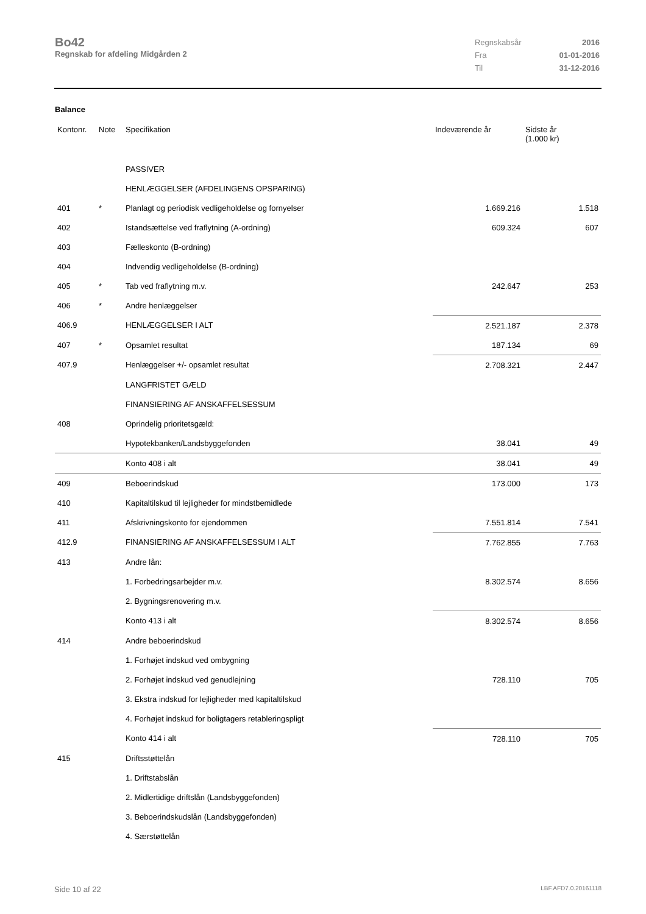Bo42
Regnskab for afdeling Midgården 2
| Regnskabsår | 2016 |
| Fra | 01-01-2016 |
| Til | 31-12-2016 |
Balance
| Kontonr. | Note | Specifikation | Indeværende år | Sidste år (1.000 kr) |
| --- | --- | --- | --- | --- |
| | | PASSIVER | | |
| | | HENLÆGGELSER (AFDELINGENS OPSPARING) | | |
| 401 | * | Planlagt og periodisk vedligeholdelse og fornyelser | 1.669.216 | 1.518 |
| 402 | | Istandsættelse ved fraflytning (A-ordning) | 609.324 | 607 |
| 403 | | Fælleskonto (B-ordning) | | |
| 404 | | Indvendig vedligeholdelse (B-ordning) | | |
| 405 | * | Tab ved fraflytning m.v. | 242.647 | 253 |
| 406 | * | Andre henlæggelser | | |
| 406.9 | | HENLÆGGELSER I ALT | 2.521.187 | 2.378 |
| 407 | * | Opsamlet resultat | 187.134 | 69 |
| 407.9 | | Henlæggelser +/- opsamlet resultat | 2.708.321 | 2.447 |
| | | LANGFRISTET GÆLD | | |
| | | FINANSIERING AF ANSKAFFELSESSUM | | |
| 408 | | Oprindelig prioritetsgæld: | | |
| | | Hypotekbanken/Landsbyggefonden | 38.041 | 49 |
| | | Konto 408 i alt | 38.041 | 49 |
| 409 | | Beboerindskud | 173.000 | 173 |
| 410 | | Kapitaltilskud til lejligheder for mindstbemidlede | | |
| 411 | | Afskrivningskonto for ejendommen | 7.551.814 | 7.541 |
| 412.9 | | FINANSIERING AF ANSKAFFELSESSUM I ALT | 7.762.855 | 7.763 |
| 413 | | Andre lån: | | |
| | | 1. Forbedringsarbejder m.v. | 8.302.574 | 8.656 |
| | | 2. Bygningsrenovering m.v. | | |
| | | Konto 413 i alt | 8.302.574 | 8.656 |
| 414 | | Andre beboerindskud | | |
| | | 1. Forhøjet indskud ved ombygning | | |
| | | 2. Forhøjet indskud ved genudlejning | 728.110 | 705 |
| | | 3. Ekstra indskud for lejligheder med kapitaltilskud | | |
| | | 4. Forhøjet indskud for boligtagers retableringspligt | | |
| | | Konto 414 i alt | 728.110 | 705 |
| 415 | | Driftsstøttelån | | |
| | | 1. Driftstabslån | | |
| | | 2. Midlertidige driftslån (Landsbyggefonden) | | |
| | | 3. Beboerindskudslån (Landsbyggefonden) | | |
| | | 4. Særstøttelån | | |
Side 10 af 22 LBF.AFD7.0.20161118